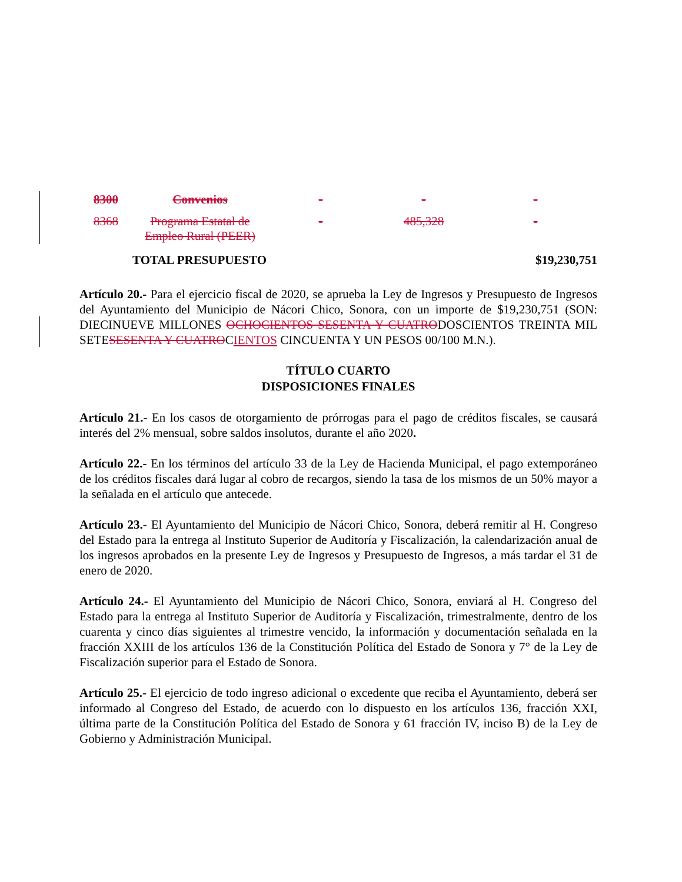| 8300 | Convenios | - | - | - |
| 8368 | Programa Estatal de Empleo Rural (PEER) | - | 485,328 | - |
| | TOTAL PRESUPUESTO | | | $19,230,751 |
Artículo 20.- Para el ejercicio fiscal de 2020, se aprueba la Ley de Ingresos y Presupuesto de Ingresos del Ayuntamiento del Municipio de Nácori Chico, Sonora, con un importe de $19,230,751 (SON: DIECINUEVE MILLONES OCHOCIENTOS SESENTA Y CUATRODOSCIENTOS TREINTA MIL SETESESENTA Y CUATROCIENTOS CINCUENTA Y UN PESOS 00/100 M.N.).
TÍTULO CUARTO
DISPOSICIONES FINALES
Artículo 21.- En los casos de otorgamiento de prórrogas para el pago de créditos fiscales, se causará interés del 2% mensual, sobre saldos insolutos, durante el año 2020.
Artículo 22.- En los términos del artículo 33 de la Ley de Hacienda Municipal, el pago extemporáneo de los créditos fiscales dará lugar al cobro de recargos, siendo la tasa de los mismos de un 50% mayor a la señalada en el artículo que antecede.
Artículo 23.- El Ayuntamiento del Municipio de Nácori Chico, Sonora, deberá remitir al H. Congreso del Estado para la entrega al Instituto Superior de Auditoría y Fiscalización, la calendarización anual de los ingresos aprobados en la presente Ley de Ingresos y Presupuesto de Ingresos, a más tardar el 31 de enero de 2020.
Artículo 24.- El Ayuntamiento del Municipio de Nácori Chico, Sonora, enviará al H. Congreso del Estado para la entrega al Instituto Superior de Auditoría y Fiscalización, trimestralmente, dentro de los cuarenta y cinco días siguientes al trimestre vencido, la información y documentación señalada en la fracción XXIII de los artículos 136 de la Constitución Política del Estado de Sonora y 7° de la Ley de Fiscalización superior para el Estado de Sonora.
Artículo 25.- El ejercicio de todo ingreso adicional o excedente que reciba el Ayuntamiento, deberá ser informado al Congreso del Estado, de acuerdo con lo dispuesto en los artículos 136, fracción XXI, última parte de la Constitución Política del Estado de Sonora y 61 fracción IV, inciso B) de la Ley de Gobierno y Administración Municipal.